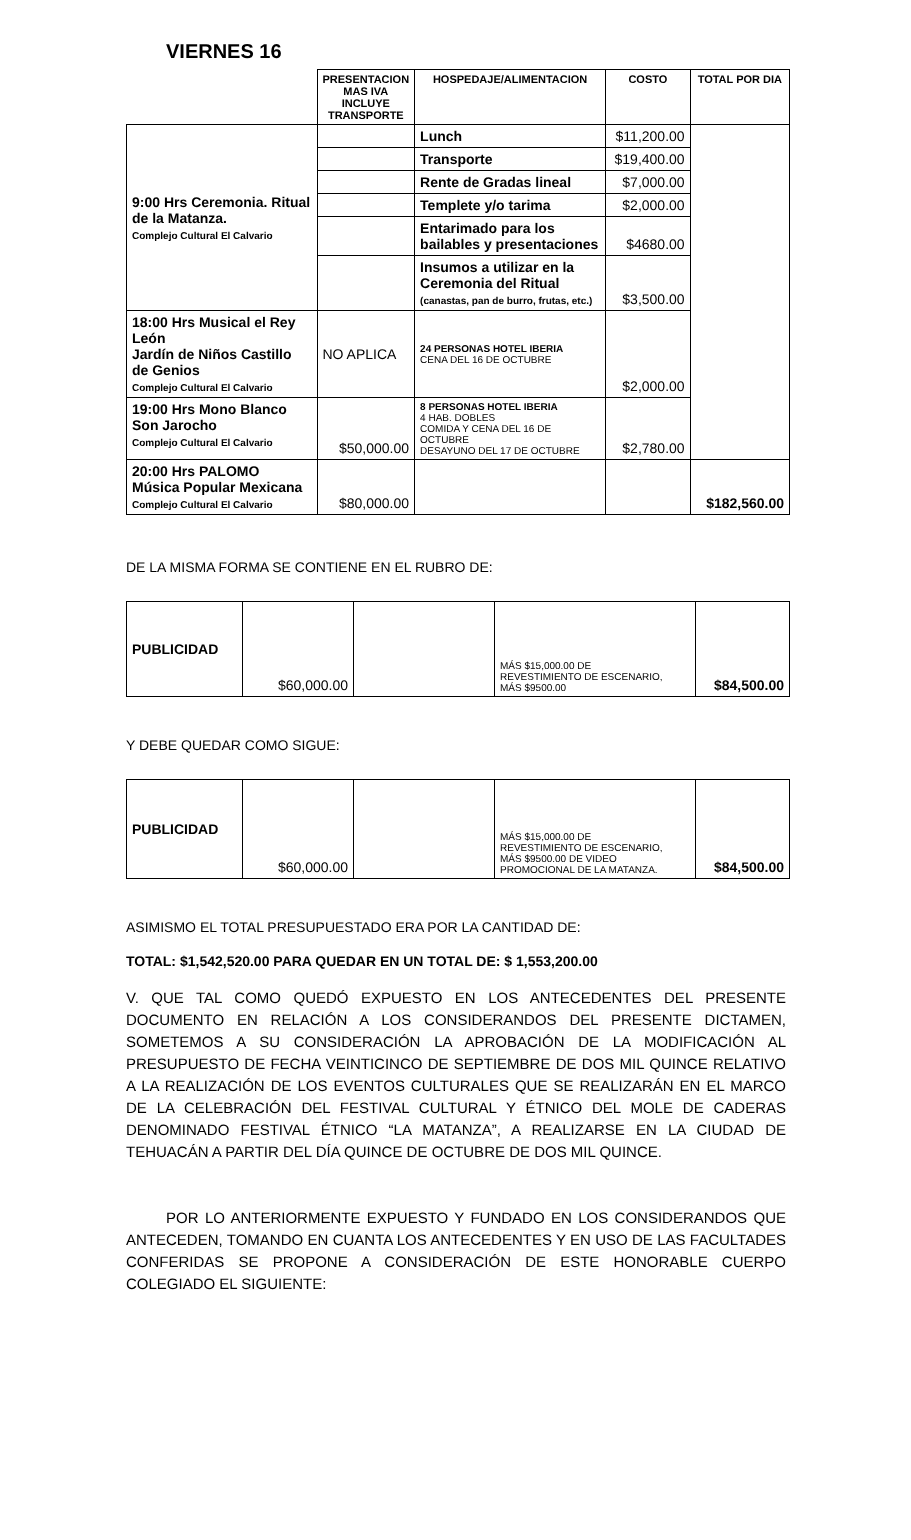VIERNES 16
| | PRESENTACION MAS IVA INCLUYE TRANSPORTE | HOSPEDAJE/ALIMENTACION | COSTO | TOTAL POR DIA |
| --- | --- | --- | --- | --- |
| 9:00 Hrs Ceremonia. Ritual de la Matanza. Complejo Cultural El Calvario | | Lunch | $11,200.00 | |
| | | Transporte | $19,400.00 | |
| | | Rente de Gradas lineal | $7,000.00 | |
| | | Templete y/o tarima | $2,000.00 | |
| | | Entarimado para los bailables y presentaciones | $4680.00 | |
| | | Insumos a utilizar en la Ceremonia del Ritual (canastas, pan de burro, frutas, etc.) | $3,500.00 | |
| 18:00 Hrs Musical el Rey León Jardín de Niños Castillo de Genios Complejo Cultural El Calvario | NO APLICA | 24 PERSONAS HOTEL IBERIA CENA DEL 16 DE OCTUBRE | $2,000.00 | |
| 19:00 Hrs Mono Blanco Son Jarocho Complejo Cultural El Calvario | $50,000.00 | 8 PERSONAS HOTEL IBERIA 4 HAB. DOBLES COMIDA Y CENA DEL 16 DE OCTUBRE DESAYUNO DEL 17 DE OCTUBRE | $2,780.00 | |
| 20:00 Hrs PALOMO Música Popular Mexicana Complejo Cultural El Calvario | $80,000.00 | | | $182,560.00 |
DE LA MISMA FORMA SE CONTIENE EN EL RUBRO DE:
| PUBLICIDAD | $60,000.00 | | MÁS $15,000.00 DE REVESTIMIENTO DE ESCENARIO, MÁS $9500.00 | $84,500.00 |
Y DEBE QUEDAR COMO SIGUE:
| PUBLICIDAD | $60,000.00 | | MÁS $15,000.00 DE REVESTIMIENTO DE ESCENARIO, MÁS $9500.00 DE VIDEO PROMOCIONAL DE LA MATANZA. | $84,500.00 |
ASIMISMO EL TOTAL PRESUPUESTADO ERA POR LA CANTIDAD DE:
TOTAL: $1,542,520.00 PARA QUEDAR EN UN TOTAL DE: $ 1,553,200.00
V. QUE TAL COMO QUEDÓ EXPUESTO EN LOS ANTECEDENTES DEL PRESENTE DOCUMENTO EN RELACIÓN A LOS CONSIDERANDOS DEL PRESENTE DICTAMEN, SOMETEMOS A SU CONSIDERACIÓN LA APROBACIÓN DE LA MODIFICACIÓN AL PRESUPUESTO DE FECHA VEINTICINCO DE SEPTIEMBRE DE DOS MIL QUINCE RELATIVO A LA REALIZACIÓN DE LOS EVENTOS CULTURALES QUE SE REALIZARÁN EN EL MARCO DE LA CELEBRACIÓN DEL FESTIVAL CULTURAL Y ÉTNICO DEL MOLE DE CADERAS DENOMINADO FESTIVAL ÉTNICO “LA MATANZA”, A REALIZARSE EN LA CIUDAD DE TEHUACÁN A PARTIR DEL DÍA QUINCE DE OCTUBRE DE DOS MIL QUINCE.
POR LO ANTERIORMENTE EXPUESTO Y FUNDADO EN LOS CONSIDERANDOS QUE ANTECEDEN, TOMANDO EN CUANTA LOS ANTECEDENTES Y EN USO DE LAS FACULTADES CONFERIDAS SE PROPONE A CONSIDERACIÓN DE ESTE HONORABLE CUERPO COLEGIADO EL SIGUIENTE: